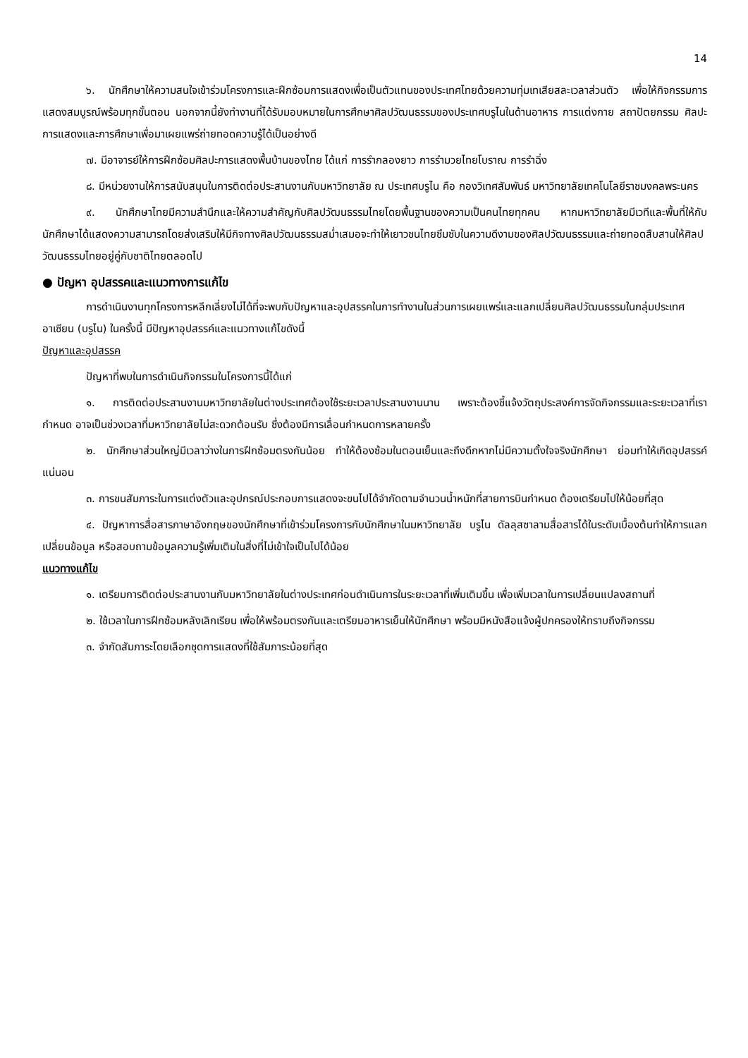14
๖. นักศึกษาให้ความสนใจเข้าร่วมโครงการและฝึกซ้อมการแสดงเพื่อเป็นตัวแทนของประเทศไทยด้วยความทุ่มเทเสียสละเวลาส่วนตัว เพื่อให้กิจกรรมการแสดงสมบูรณ์พร้อมทุกขั้นตอน นอกจากนี้ยังทำงานที่ได้รับมอบหมายในการศึกษาศิลปวัฒนธรรมของประเทศบรูไนในด้านอาหาร การแต่งกาย สถาปัตยกรรม ศิลปะการแสดงและการศึกษาเพื่อมาเผยแพร่ถ่ายทอดความรู้ได้เป็นอย่างดี
๗. มีอาจารย์ให้การฝึกซ้อมศิลปะการแสดงพื้นบ้านของไทย ได้แก่ การรำกลองยาว การรำมวยไทยโบราณ การรำฉิ่ง
๘. มีหน่วยงานให้การสนับสนุนในการติดต่อประสานงานกับมหาวิทยาลัย ณ ประเทศบรูไน คือ กองวิเทศสัมพันธ์ มหาวิทยาลัยเทคโนโลยีราชมงคลพระนคร
๙. นักศึกษาไทยมีความสำนึกและให้ความสำคัญกับศิลปวัฒนธรรมไทยโดยพื้นฐานของความเป็นคนไทยทุกคน หากมหาวิทยาลัยมีเวทีและพื้นที่ให้กับนักศึกษาได้แสดงความสามารถโดยส่งเสริมให้มีกิจทางศิลปวัฒนธรรมสม่ำเสมอจะทำให้เยาวชนไทยซึมซับในความดีงามของศิลปวัฒนธรรมและถ่ายทอดสืบสานให้ศิลปวัฒนธรรมไทยอยู่คู่กับชาติไทยตลอดไป
● ปัญหา อุปสรรคและแนวทางการแก้ไข
การดำเนินงานทุกโครงการหลีกเลี่ยงไม่ได้ที่จะพบกับปัญหาและอุปสรรคในการทำงานในส่วนการเผยแพร่และแลกเปลี่ยนศิลปวัฒนธรรมในกลุ่มประเทศอาเซียน (บรูไน) ในครั้งนี้ มีปัญหาอุปสรรค์และแนวทางแก้ไขดังนี้
ปัญหาและอุปสรรค
ปัญหาที่พบในการดำเนินกิจกรรมในโครงการนี้ได้แก่
๑. การติดต่อประสานงานมหาวิทยาลัยในต่างประเทศต้องใช้ระยะเวลาประสานงานนาน เพราะต้องชี้แจ้งวัตถุประสงค์การจัดกิจกรรมและระยะเวลาที่เรากำหนด อาจเป็นช่วงเวลาที่มหาวิทยาลัยไม่สะดวกต้อนรับ ซึ่งต้องมีการเลื่อนกำหนดการหลายครั้ง
๒. นักศึกษาส่วนใหญ่มีเวลาว่างในการฝึกซ้อมตรงกันน้อย ทำให้ต้องซ้อมในตอนเย็นและถึงดึกหากไม่มีความตั้งใจจริงนักศึกษา ย่อมทำให้เกิดอุปสรรค์แน่นอน
๓. การขนสัมภาระในการแต่งตัวและอุปกรณ์ประกอบการแสดงจะขนไปได้จำกัดตามจำนวนน้ำหนักที่สายการบินกำหนด ต้องเตรียมไปให้น้อยที่สุด
๔. ปัญหาการสื่อสารภาษาอังกฤษของนักศึกษาที่เข้าร่วมโครงการกับนักศึกษาในมหาวิทยาลัย บรูไน ดัลลุสซาลามสื่อสารได้ในระดับเบื้องต้นทำให้การแลกเปลี่ยนข้อมูล หรือสอบถามข้อมูลความรู้เพิ่มเติมในสิ่งที่ไม่เข้าใจเป็นไปได้น้อย
แนวทางแก้ไข
๑. เตรียมการติดต่อประสานงานกับมหาวิทยาลัยในต่างประเทศก่อนดำเนินการในระยะเวลาที่เพิ่มเติมขึ้น เพื่อเพิ่มเวลาในการเปลี่ยนแปลงสถานที่
๒. ใช้เวลาในการฝึกซ้อมหลังเลิกเรียน เพื่อให้พร้อมตรงกันและเตรียมอาหารเย็นให้นักศึกษา พร้อมมีหนังสือแจ้งผู้ปกครองให้ทราบถึงกิจกรรม
๓. จำกัดสัมภาระโดยเลือกชุดการแสดงที่ใช้สัมภาระน้อยที่สุด